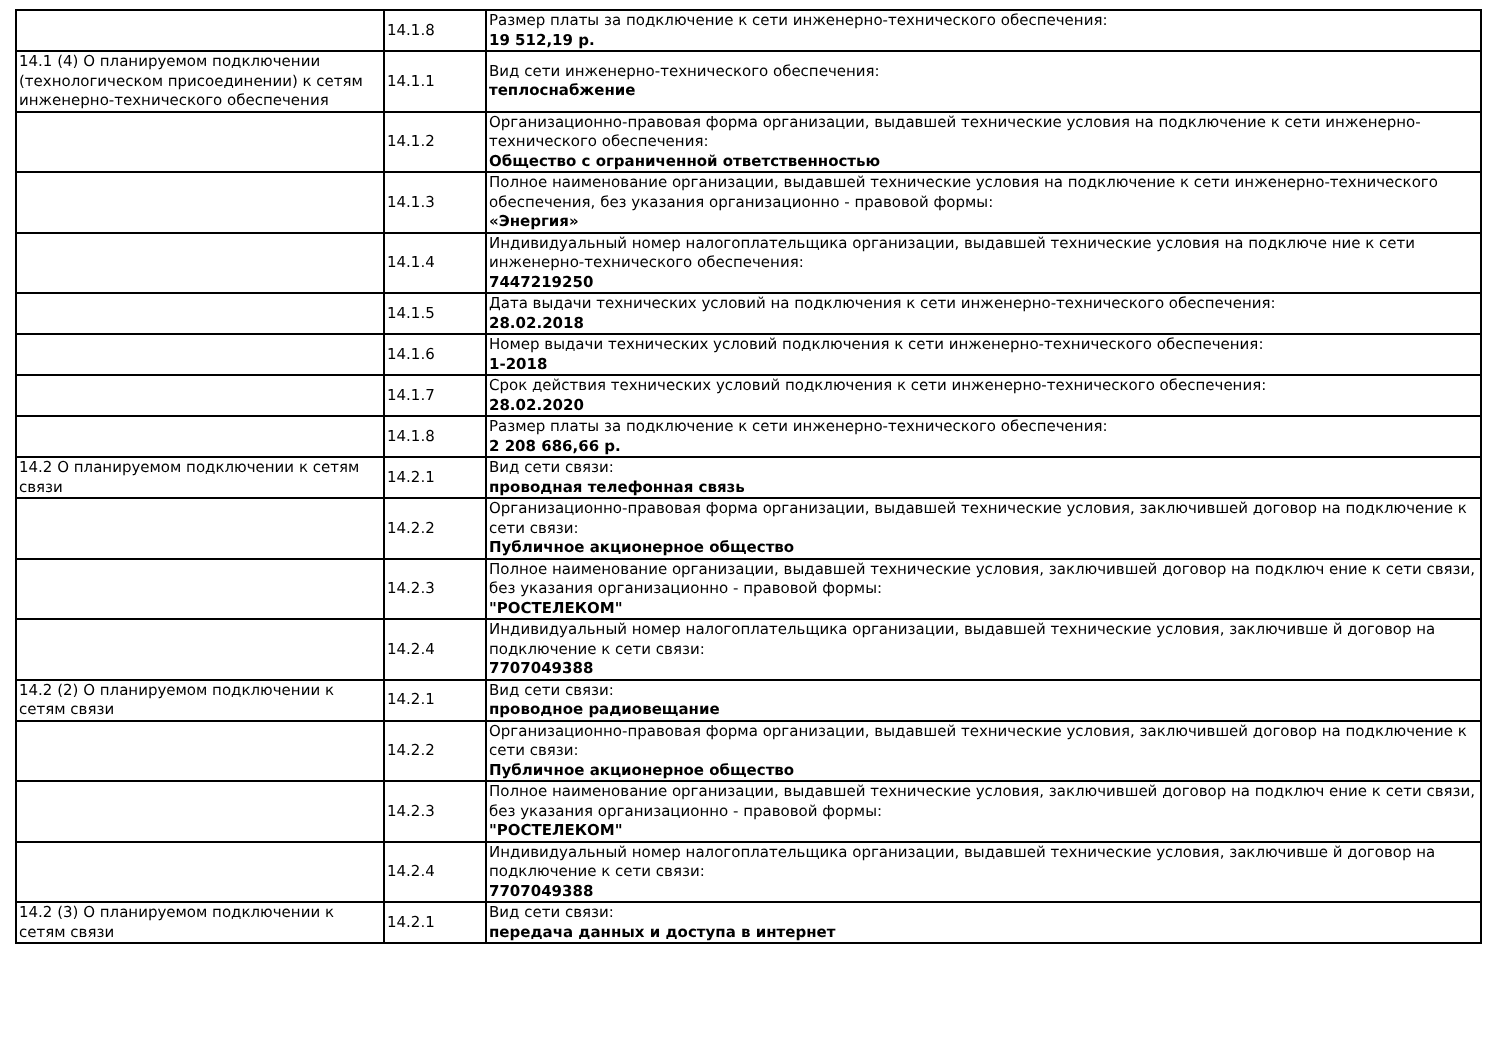| | 14.1.8 | Размер платы за подключение к сети инженерно-технического обеспечения: 19 512,19 р. |
| 14.1 (4) О планируемом подключении (технологическом присоединении) к сетям инженерно-технического обеспечения | 14.1.1 | Вид сети инженерно-технического обеспечения: теплоснабжение |
| | 14.1.2 | Организационно-правовая форма организации, выдавшей технические условия на подключение к сети инженерно-технического обеспечения: Общество с ограниченной ответственностью |
| | 14.1.3 | Полное наименование организации, выдавшей технические условия на подключение к сети инженерно-технического обеспечения, без указания организационно - правовой формы: «Энергия» |
| | 14.1.4 | Индивидуальный номер налогоплательщика организации, выдавшей технические условия на подключе ние к сети инженерно-технического обеспечения: 7447219250 |
| | 14.1.5 | Дата выдачи технических условий на подключения к сети инженерно-технического обеспечения: 28.02.2018 |
| | 14.1.6 | Номер выдачи технических условий подключения к сети инженерно-технического обеспечения: 1-2018 |
| | 14.1.7 | Срок действия технических условий подключения к сети инженерно-технического обеспечения: 28.02.2020 |
| | 14.1.8 | Размер платы за подключение к сети инженерно-технического обеспечения: 2 208 686,66 р. |
| 14.2 О планируемом подключении к сетям связи | 14.2.1 | Вид сети связи: проводная телефонная связь |
| | 14.2.2 | Организационно-правовая форма организации, выдавшей технические условия, заключившей договор на подключение к сети связи: Публичное акционерное общество |
| | 14.2.3 | Полное наименование организации, выдавшей технические условия, заключившей договор на подключ ение к сети связи, без указания организационно - правовой формы: "РОСТЕЛЕКОМ" |
| | 14.2.4 | Индивидуальный номер налогоплательщика организации, выдавшей технические условия, заключивше й договор на подключение к сети связи: 7707049388 |
| 14.2 (2) О планируемом подключении к сетям связи | 14.2.1 | Вид сети связи: проводное радиовещание |
| | 14.2.2 | Организационно-правовая форма организации, выдавшей технические условия, заключившей договор на подключение к сети связи: Публичное акционерное общество |
| | 14.2.3 | Полное наименование организации, выдавшей технические условия, заключившей договор на подключ ение к сети связи, без указания организационно - правовой формы: "РОСТЕЛЕКОМ" |
| | 14.2.4 | Индивидуальный номер налогоплательщика организации, выдавшей технические условия, заключивше й договор на подключение к сети связи: 7707049388 |
| 14.2 (3) О планируемом подключении к сетям связи | 14.2.1 | Вид сети связи: передача данных и доступа в интернет |